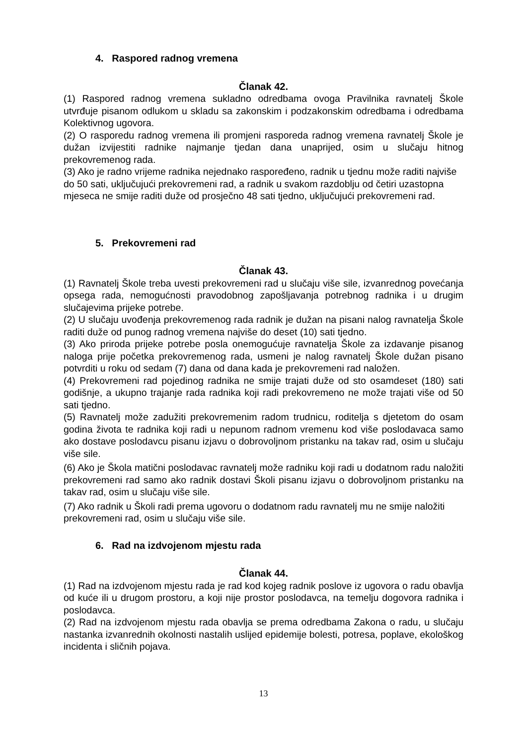4. Raspored radnog vremena
Članak 42.
(1) Raspored radnog vremena sukladno odredbama ovoga Pravilnika ravnatelj Škole utvrđuje pisanom odlukom u skladu sa zakonskim i podzakonskim odredbama i odredbama Kolektivnog ugovora.
(2) O rasporedu radnog vremena ili promjeni rasporeda radnog vremena ravnatelj Škole je dužan izvijestiti radnike najmanje tjedan dana unaprijed, osim u slučaju hitnog prekovremenog rada.
(3) Ako je radno vrijeme radnika nejednako raspoređeno, radnik u tjednu može raditi najviše do 50 sati, uključujući prekovremeni rad, a radnik u svakom razdoblju od četiri uzastopna mjeseca ne smije raditi duže od prosječno 48 sati tjedno, uključujući prekovremeni rad.
5. Prekovremeni rad
Članak 43.
(1) Ravnatelj Škole treba uvesti prekovremeni rad u slučaju više sile, izvanrednog povećanja opsega rada, nemogućnosti pravodobnog zapošljavanja potrebnog radnika i u drugim slučajevima prijeke potrebe.
(2) U slučaju uvođenja prekovremenog rada radnik je dužan na pisani nalog ravnatelja Škole raditi duže od punog radnog vremena najviše do deset (10) sati tjedno.
(3) Ako priroda prijeke potrebe posla onemogućuje ravnatelja Škole za izdavanje pisanog naloga prije početka prekovremenog rada, usmeni je nalog ravnatelj Škole dužan pisano potvrditi u roku od sedam (7) dana od dana kada je prekovremeni rad naložen.
(4) Prekovremeni rad pojedinog radnika ne smije trajati duže od sto osamdeset (180) sati godišnje, a ukupno trajanje rada radnika koji radi prekovremeno ne može trajati više od 50 sati tjedno.
(5) Ravnatelj može zadužiti prekovremenim radom trudnicu, roditelja s djetetom do osam godina života te radnika koji radi u nepunom radnom vremenu kod više poslodavaca samo ako dostave poslodavcu pisanu izjavu o dobrovoljnom pristanku na takav rad, osim u slučaju više sile.
(6) Ako je Škola matični poslodavac ravnatelj može radniku koji radi u dodatnom radu naložiti prekovremeni rad samo ako radnik dostavi Školi pisanu izjavu o dobrovoljnom pristanku na takav rad, osim u slučaju više sile.
(7) Ako radnik u Školi radi prema ugovoru o dodatnom radu ravnatelj mu ne smije naložiti prekovremeni rad, osim u slučaju više sile.
6. Rad na izdvojenom mjestu rada
Članak 44.
(1) Rad na izdvojenom mjestu rada je rad kod kojeg radnik poslove iz ugovora o radu obavlja od kuće ili u drugom prostoru, a koji nije prostor poslodavca, na temelju dogovora radnika i poslodavca.
(2) Rad na izdvojenom mjestu rada obavlja se prema odredbama Zakona o radu, u slučaju nastanka izvanrednih okolnosti nastalih uslijed epidemije bolesti, potresa, poplave, ekološkog incidenta i sličnih pojava.
13